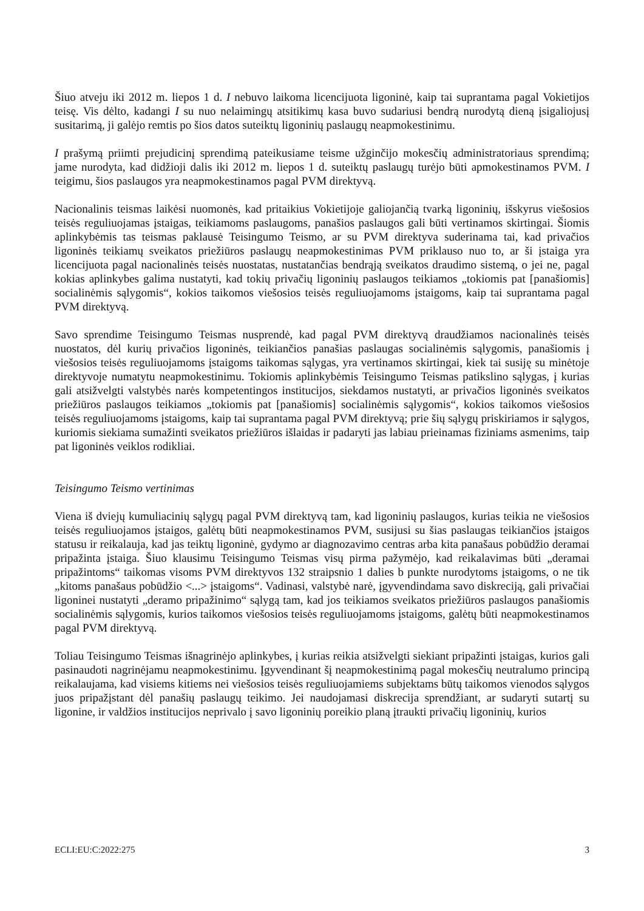Šiuo atveju iki 2012 m. liepos 1 d. I nebuvo laikoma licencijuota ligoninė, kaip tai suprantama pagal Vokietijos teisę. Vis dėlto, kadangi I su nuo nelaimingų atsitikimų kasa buvo sudariusi bendrą nurodytą dieną įsigaliojusį susitarimą, ji galėjo remtis po šios datos suteiktų ligoninių paslaugų neapmokestinimu.
I prašymą priimti prejudicinį sprendimą pateikusiame teisme užginčijo mokesčių administratoriaus sprendimą; jame nurodyta, kad didžioji dalis iki 2012 m. liepos 1 d. suteiktų paslaugų turėjo būti apmokestinamos PVM. I teigimu, šios paslaugos yra neapmokestinamos pagal PVM direktyvą.
Nacionalinis teismas laikėsi nuomonės, kad pritaikius Vokietijoje galiojančią tvarką ligoninių, išskyrus viešosios teisės reguliuojamas įstaigas, teikiamoms paslaugoms, panašios paslaugos gali būti vertinamos skirtingai. Šiomis aplinkybėmis tas teismas paklausė Teisingumo Teismo, ar su PVM direktyva suderinama tai, kad privačios ligoninės teikiamų sveikatos priežiūros paslaugų neapmokestinimas PVM priklauso nuo to, ar ši įstaiga yra licencijuota pagal nacionalinės teisės nuostatas, nustatančias bendrąją sveikatos draudimo sistemą, o jei ne, pagal kokias aplinkybes galima nustatyti, kad tokių privačių ligoninių paslaugos teikiamos „tokiomis pat [panašiomis] socialinėmis sąlygomis“, kokios taikomos viešosios teisės reguliuojamoms įstaigoms, kaip tai suprantama pagal PVM direktyvą.
Savo sprendime Teisingumo Teismas nusprendė, kad pagal PVM direktyvą draudžiamos nacionalinės teisės nuostatos, dėl kurių privačios ligoninės, teikiančios panašias paslaugas socialinėmis sąlygomis, panašiomis į viešosios teisės reguliuojamoms įstaigoms taikomas sąlygas, yra vertinamos skirtingai, kiek tai susiję su minėtoje direktyvoje numatytu neapmokestinimu. Tokiomis aplinkybėmis Teisingumo Teismas patikslino sąlygas, į kurias gali atsižvelgti valstybės narės kompetentingos institucijos, siekdamos nustatyti, ar privačios ligoninės sveikatos priežiūros paslaugos teikiamos „tokiomis pat [panašiomis] socialinėmis sąlygomis“, kokios taikomos viešosios teisės reguliuojamoms įstaigoms, kaip tai suprantama pagal PVM direktyvą; prie šių sąlygų priskiriamos ir sąlygos, kuriomis siekiama sumažinti sveikatos priežiūros išlaidas ir padaryti jas labiau prieinamas fiziniams asmenims, taip pat ligoninės veiklos rodikliai.
Teisingumo Teismo vertinimas
Viena iš dviejų kumuliacinių sąlygų pagal PVM direktyvą tam, kad ligoninių paslaugos, kurias teikia ne viešosios teisės reguliuojamos įstaigos, galėtų būti neapmokestinamos PVM, susijusi su šias paslaugas teikiančios įstaigos statusu ir reikalauja, kad jas teiktų ligoninė, gydymo ar diagnozavimo centras arba kita panašaus pobūdžio deramai pripažinta įstaiga. Šiuo klausimu Teisingumo Teismas visų pirma pažymėjo, kad reikalavimas būti „deramai pripažintoms“ taikomas visoms PVM direktyvos 132 straipsnio 1 dalies b punkte nurodytoms įstaigoms, o ne tik „kitoms panašaus pobūdžio <...> įstaigoms“. Vadinasi, valstybė narė, įgyvendindama savo diskreciją, gali privačiai ligoninei nustatyti „deramo pripažinimo“ sąlygą tam, kad jos teikiamos sveikatos priežiūros paslaugos panašiomis socialinėmis sąlygomis, kurios taikomos viešosios teisės reguliuojamoms įstaigoms, galėtų būti neapmokestinamos pagal PVM direktyvą.
Toliau Teisingumo Teismas išnagrinėjo aplinkybes, į kurias reikia atsižvelgti siekiant pripažinti įstaigas, kurios gali pasinaudoti nagrinėjamu neapmokestinimu. Įgyvendinant šį neapmokestinimą pagal mokesčių neutralumo principą reikalaujama, kad visiems kitiems nei viešosios teisės reguliuojamiems subjektams būtų taikomos vienodos sąlygos juos pripažįstant dėl panašių paslaugų teikimo. Jei naudojamasi diskrecija sprendžiant, ar sudaryti sutartį su ligonine, ir valdžios institucijos neprivalo į savo ligoninių poreikio planą įtraukti privačių ligoninių, kurios
ECLI:EU:C:2022:275 3